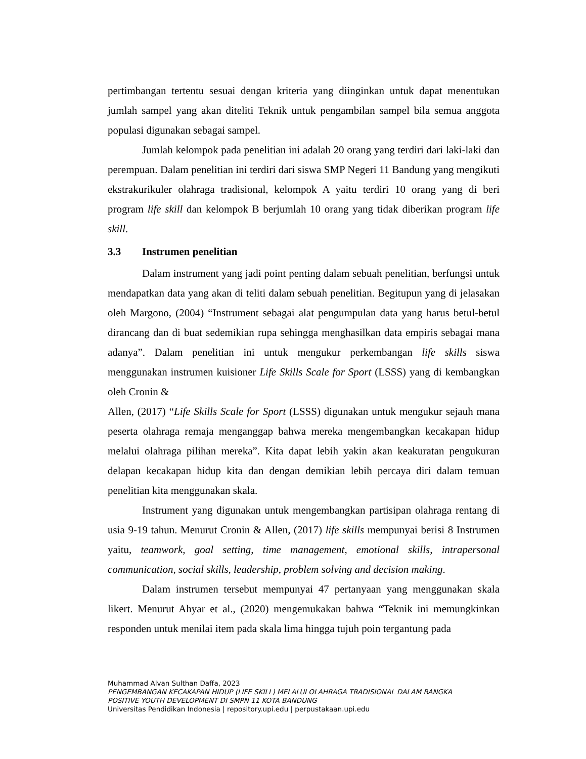pertimbangan tertentu sesuai dengan kriteria yang diinginkan untuk dapat menentukan jumlah sampel yang akan diteliti Teknik untuk pengambilan sampel bila semua anggota populasi digunakan sebagai sampel.
Jumlah kelompok pada penelitian ini adalah 20 orang yang terdiri dari laki-laki dan perempuan. Dalam penelitian ini terdiri dari siswa SMP Negeri 11 Bandung yang mengikuti ekstrakurikuler olahraga tradisional, kelompok A yaitu terdiri 10 orang yang di beri program life skill dan kelompok B berjumlah 10 orang yang tidak diberikan program life skill.
3.3 Instrumen penelitian
Dalam instrument yang jadi point penting dalam sebuah penelitian, berfungsi untuk mendapatkan data yang akan di teliti dalam sebuah penelitian. Begitupun yang di jelasakan oleh Margono, (2004) “Instrument sebagai alat pengumpulan data yang harus betul-betul dirancang dan di buat sedemikian rupa sehingga menghasilkan data empiris sebagai mana adanya”. Dalam penelitian ini untuk mengukur perkembangan life skills siswa menggunakan instrumen kuisioner Life Skills Scale for Sport (LSSS) yang di kembangkan oleh Cronin &
Allen, (2017) “Life Skills Scale for Sport (LSSS) digunakan untuk mengukur sejauh mana peserta olahraga remaja menganggap bahwa mereka mengembangkan kecakapan hidup melalui olahraga pilihan mereka”. Kita dapat lebih yakin akan keakuratan pengukuran delapan kecakapan hidup kita dan dengan demikian lebih percaya diri dalam temuan penelitian kita menggunakan skala.
Instrument yang digunakan untuk mengembangkan partisipan olahraga rentang di usia 9-19 tahun. Menurut Cronin & Allen, (2017) life skills mempunyai berisi 8 Instrumen yaitu, teamwork, goal setting, time management, emotional skills, intrapersonal communication, social skills, leadership, problem solving and decision making.
Dalam instrumen tersebut mempunyai 47 pertanyaan yang menggunakan skala likert. Menurut Ahyar et al., (2020) mengemukakan bahwa “Teknik ini memungkinkan responden untuk menilai item pada skala lima hingga tujuh poin tergantung pada
Muhammad Alvan Sulthan Daffa, 2023
PENGEMBANGAN KECAKAPAN HIDUP (LIFE SKILL) MELALUI OLAHRAGA TRADISIONAL DALAM RANGKA
POSITIVE YOUTH DEVELOPMENT DI SMPN 11 KOTA BANDUNG
Universitas Pendidikan Indonesia | repository.upi.edu | perpustakaan.upi.edu